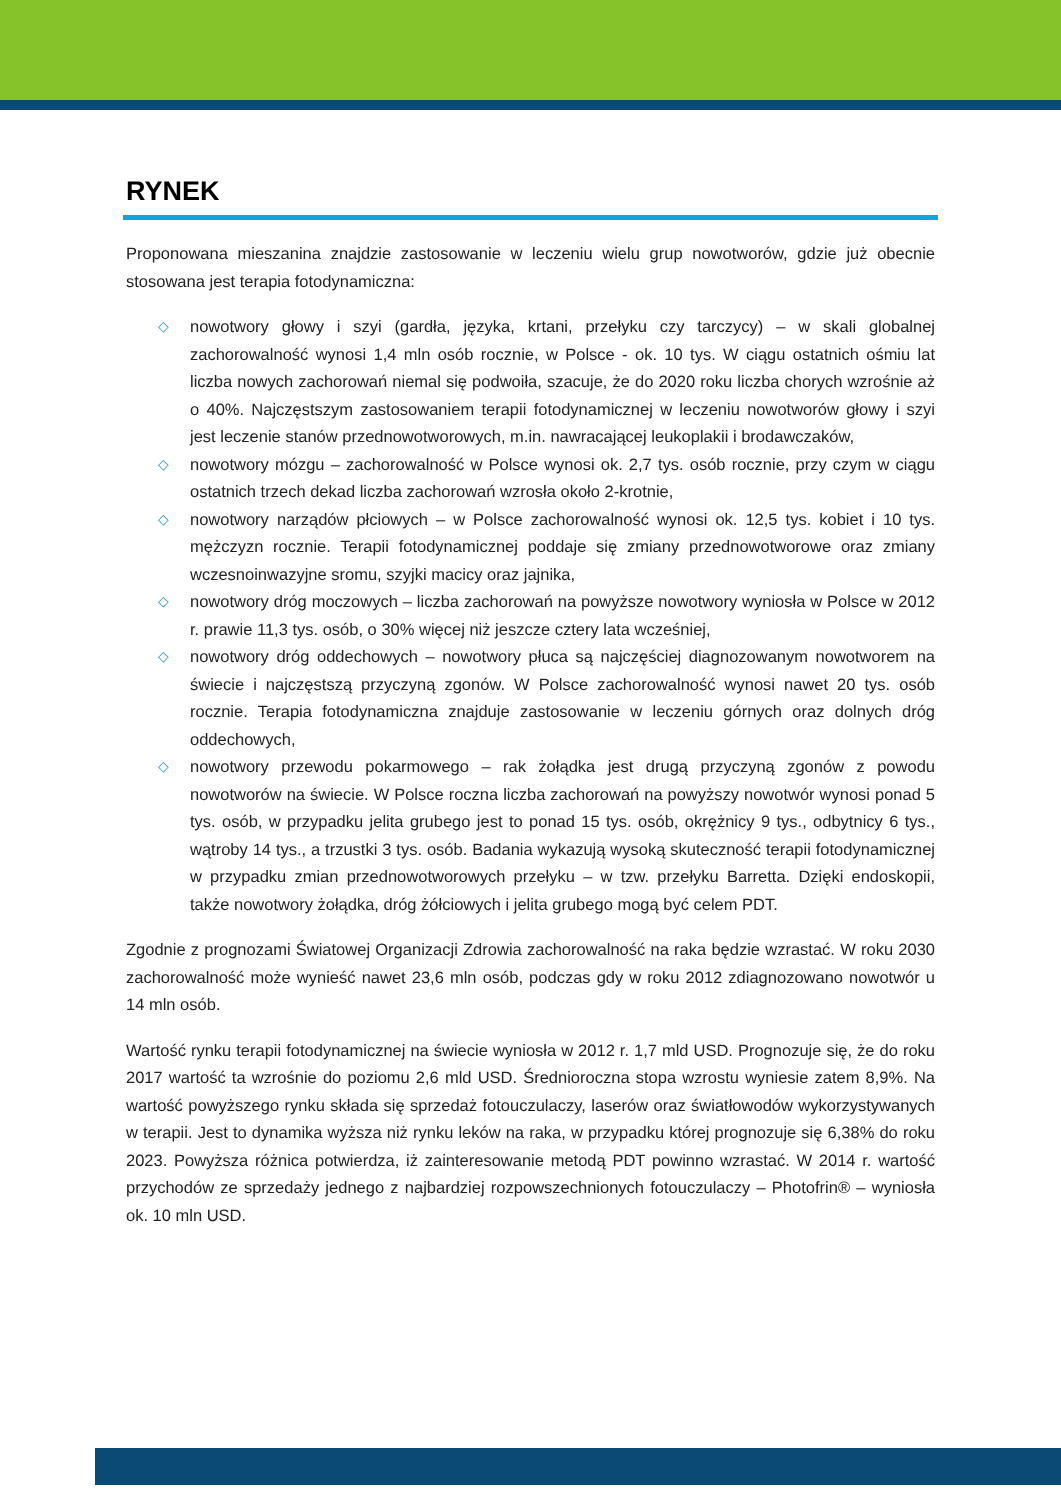RYNEK
Proponowana mieszanina znajdzie zastosowanie w leczeniu wielu grup nowotworów, gdzie już obecnie stosowana jest terapia fotodynamiczna:
◇ nowotwory głowy i szyi (gardła, języka, krtani, przełyku czy tarczycy) – w skali globalnej zachorowalność wynosi 1,4 mln osób rocznie, w Polsce - ok. 10 tys. W ciągu ostatnich ośmiu lat liczba nowych zachorowań niemal się podwoiła, szacuje, że do 2020 roku liczba chorych wzrośnie aż o 40%. Najczęstszym zastosowaniem terapii fotodynamicznej w leczeniu nowotworów głowy i szyi jest leczenie stanów przednowotworowych, m.in. nawracającej leukoplakii i brodawczaków,
◇ nowotwory mózgu – zachorowalność w Polsce wynosi ok. 2,7 tys. osób rocznie, przy czym w ciągu ostatnich trzech dekad liczba zachorowań wzrosła około 2-krotnie,
◇ nowotwory narządów płciowych – w Polsce zachorowalność wynosi ok. 12,5 tys. kobiet i 10 tys. mężczyzn rocznie. Terapii fotodynamicznej poddaje się zmiany przednowotworowe oraz zmiany wczesnoinwazyjne sromu, szyjki macicy oraz jajnika,
◇ nowotwory dróg moczowych – liczba zachorowań na powyższe nowotwory wyniosła w Polsce w 2012 r. prawie 11,3 tys. osób, o 30% więcej niż jeszcze cztery lata wcześniej,
◇ nowotwory dróg oddechowych – nowotwory płuca są najczęściej diagnozowanym nowotworem na świecie i najczęstszą przyczyną zgonów. W Polsce zachorowalność wynosi nawet 20 tys. osób rocznie. Terapia fotodynamiczna znajduje zastosowanie w leczeniu górnych oraz dolnych dróg oddechowych,
◇ nowotwory przewodu pokarmowego – rak żołądka jest drugą przyczyną zgonów z powodu nowotworów na świecie. W Polsce roczna liczba zachorowań na powyższy nowotwór wynosi ponad 5 tys. osób, w przypadku jelita grubego jest to ponad 15 tys. osób, okrężnicy 9 tys., odbytnicy 6 tys., wątroby 14 tys., a trzustki 3 tys. osób. Badania wykazują wysoką skuteczność terapii fotodynamicznej w przypadku zmian przednowotworowych przełyku – w tzw. przełyku Barretta. Dzięki endoskopii, także nowotwory żołądka, dróg żółciowych i jelita grubego mogą być celem PDT.
Zgodnie z prognozami Światowej Organizacji Zdrowia zachorowalność na raka będzie wzrastać. W roku 2030 zachorowalność może wynieść nawet 23,6 mln osób, podczas gdy w roku 2012 zdiagnozowano nowotwór u 14 mln osób.
Wartość rynku terapii fotodynamicznej na świecie wyniosła w 2012 r. 1,7 mld USD. Prognozuje się, że do roku 2017 wartość ta wzrośnie do poziomu 2,6 mld USD. Średnioroczna stopa wzrostu wyniesie zatem 8,9%. Na wartość powyższego rynku składa się sprzedaż fotouczulaczy, laserów oraz światłowodów wykorzystywanych w terapii. Jest to dynamika wyższa niż rynku leków na raka, w przypadku której prognozuje się 6,38% do roku 2023. Powyższa różnica potwierdza, iż zainteresowanie metodą PDT powinno wzrastać. W 2014 r. wartość przychodów ze sprzedaży jednego z najbardziej rozpowszechnionych fotouczulaczy – Photofrin® – wyniosła ok. 10 mln USD.